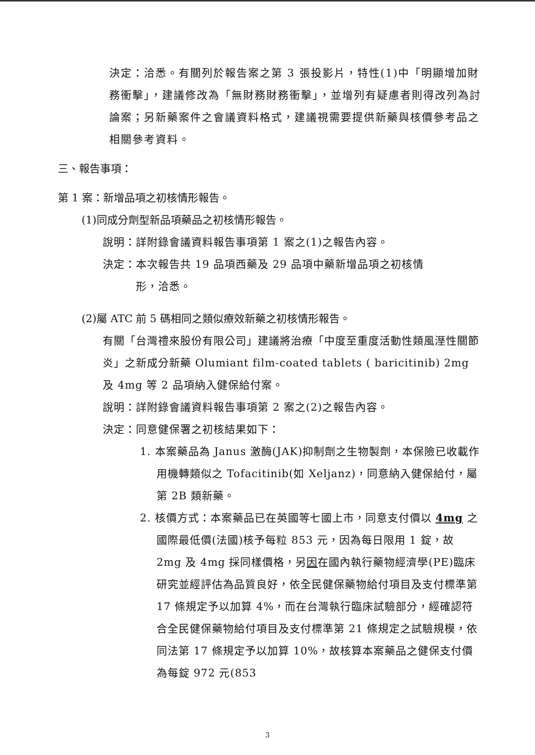決定：洽悉。有關列於報告案之第 3 張投影片，特性(1)中「明顯增加財務衝擊」，建議修改為「無財務財務衝擊」，並增列有疑慮者則得改列為討論案；另新藥案件之會議資料格式，建議視需要提供新藥與核價參考品之相關參考資料。
三、報告事項：
第 1 案：新增品項之初核情形報告。
(1)同成分劑型新品項藥品之初核情形報告。
說明：詳附錄會議資料報告事項第 1 案之(1)之報告內容。
決定：本次報告共 19 品項西藥及 29 品項中藥新增品項之初核情
　　　形，洽悉。
(2)屬 ATC 前 5 碼相同之類似療效新藥之初核情形報告。
有關「台灣禮來股份有限公司」建議將治療「中度至重度活動性類風溼性關節炎」之新成分新藥 Olumiant film-coated tablets ( baricitinib) 2mg 及 4mg 等 2 品項納入健保給付案。
說明：詳附錄會議資料報告事項第 2 案之(2)之報告內容。
決定：同意健保署之初核結果如下：
1. 本案藥品為 Janus 激酶(JAK)抑制劑之生物製劑，本保險已收載作用機轉類似之 Tofacitinib(如 Xeljanz)，同意納入健保給付，屬第 2B 類新藥。
2. 核價方式：本案藥品已在英國等七國上市，同意支付價以 4mg 之國際最低價(法國)核予每粒 853 元，因為每日限用 1 錠，故 2mg 及 4mg 採同樣價格，另因在國內執行藥物經濟學(PE)臨床研究並經評估為品質良好，依全民健保藥物給付項目及支付標準第 17 條規定予以加算 4%，而在台灣執行臨床試驗部分，經確認符合全民健保藥物給付項目及支付標準第 21 條規定之試驗規模，依同法第 17 條規定予以加算 10%，故核算本案藥品之健保支付價為每錠 972 元(853
3